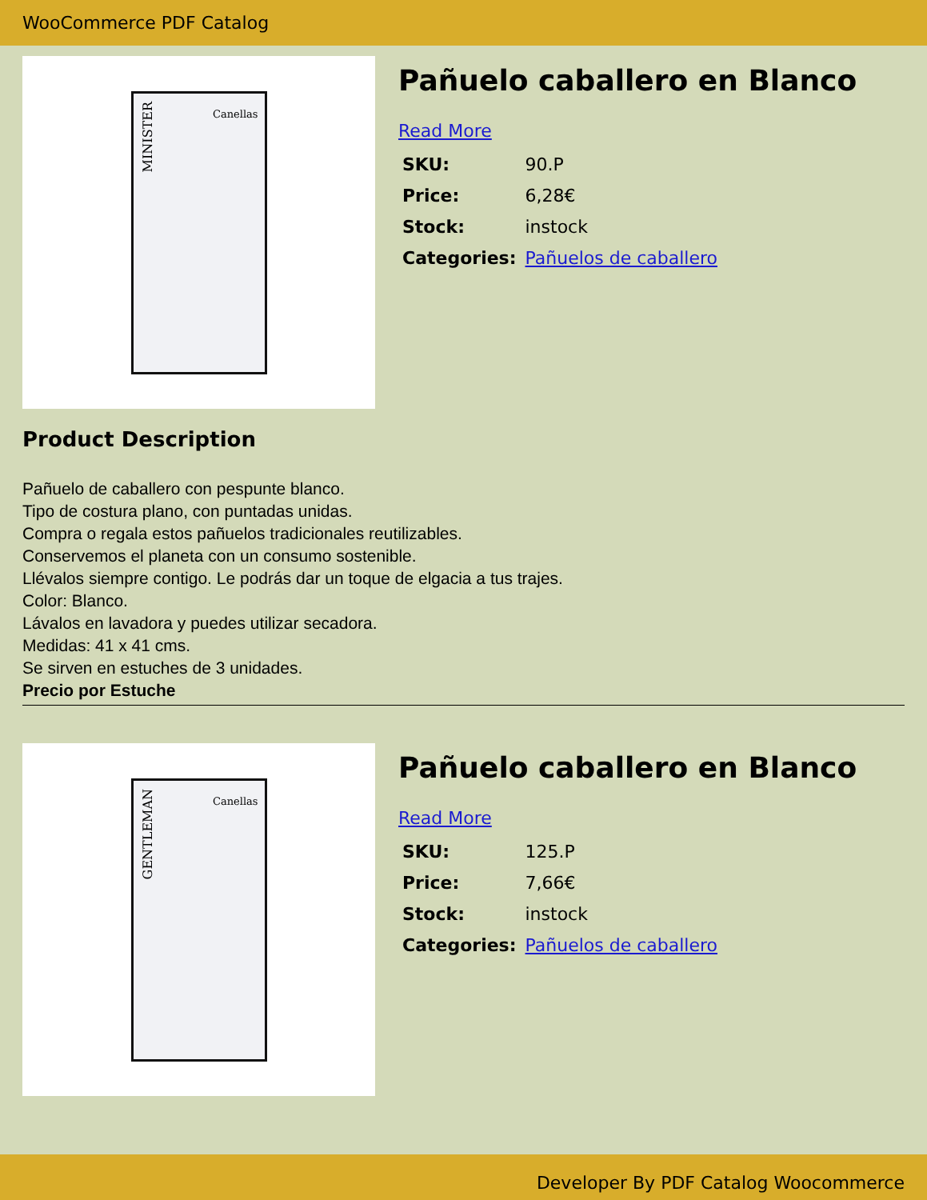WooCommerce PDF Catalog
MINISTER
Canellas
Pañuelo caballero en Blanco
Read More
| SKU: | 90.P |
| Price: | 6,28€ |
| Stock: | instock |
| Categories: | Pañuelos de caballero |
Product Description
Pañuelo de caballero con pespunte blanco.
Tipo de costura plano, con puntadas unidas.
Compra o regala estos pañuelos tradicionales reutilizables.
Conservemos el planeta con un consumo sostenible.
Llévalos siempre contigo. Le podrás dar un toque de elgacia a tus trajes.
Color: Blanco.
Lávalos en lavadora y puedes utilizar secadora.
Medidas: 41 x 41 cms.
Se sirven en estuches de 3 unidades.
Precio por Estuche
GENTLEMAN
Canellas
Pañuelo caballero en Blanco
Read More
| SKU: | 125.P |
| Price: | 7,66€ |
| Stock: | instock |
| Categories: | Pañuelos de caballero |
Developer By PDF Catalog Woocommerce